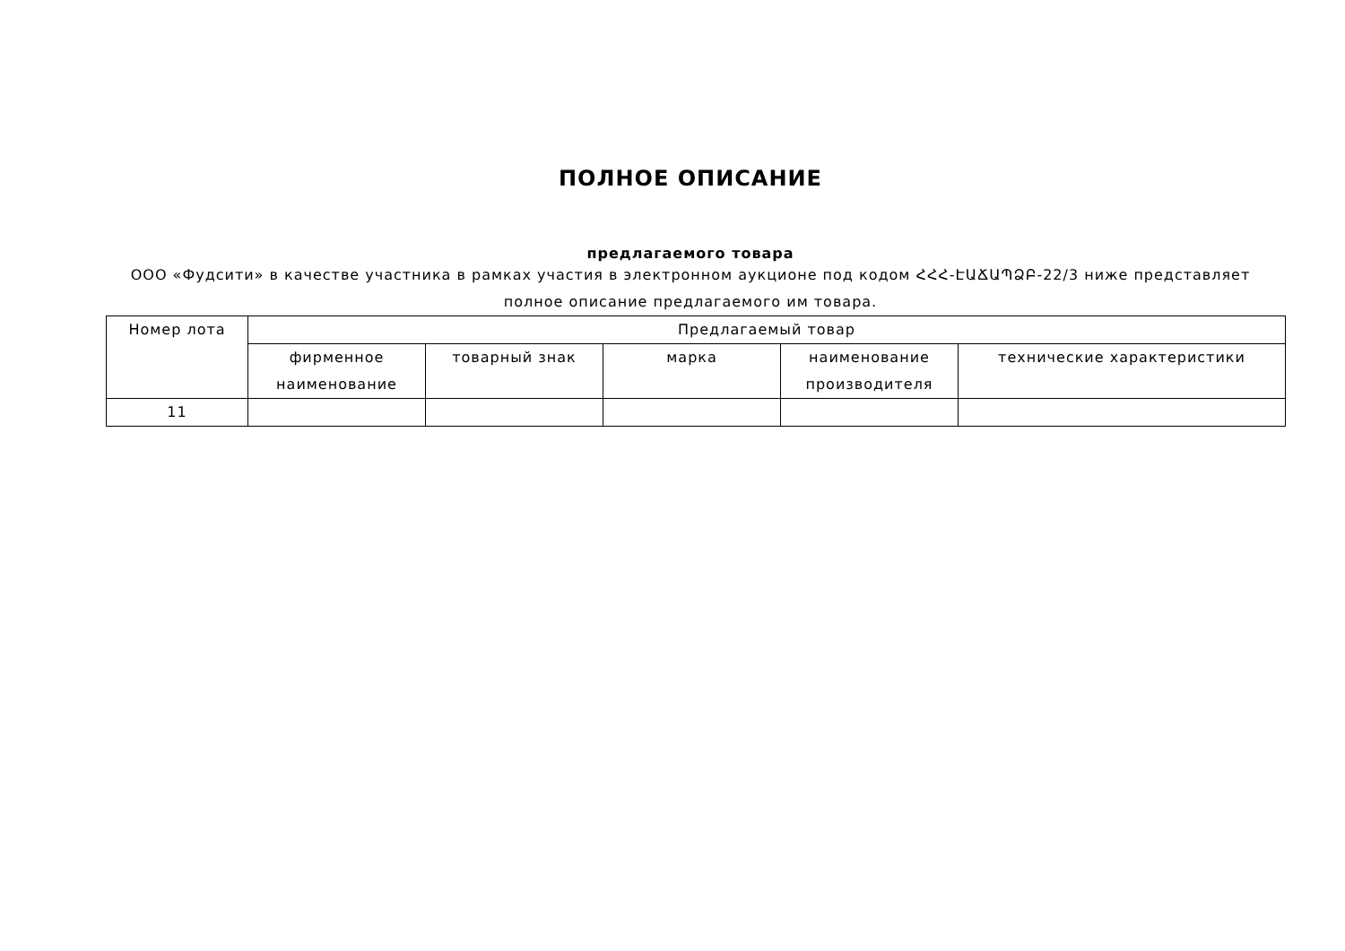ПОЛНОЕ ОПИСАНИЕ
предлагаемого товара
ООО «Фудсити» в качестве участника в рамках участия в электронном аукционе под кодом ՀՀՀ-ԷԱՃԱՊՁԲ-22/3 ниже представляет полное описание предлагаемого им товара.
| Номер лота | Предлагаемый товар | | | | |
| --- | --- | --- | --- | --- | --- |
| | фирменное наименование | товарный знак | марка | наименование производителя | технические характеристики |
| 11 | | | | | |